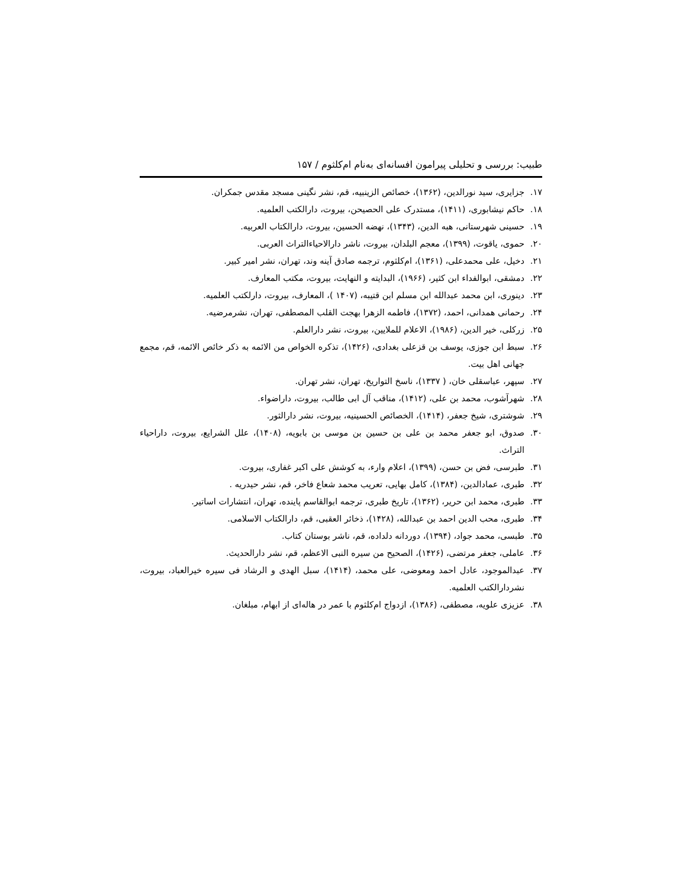طبیب: بررسی و تحلیلی پیرامون افسانه‌ای به‌نام ام‌کلثوم / ۱۵۷
۱۷. جزایری، سید نورالدین، (۱۳۶۲)، خصائص الزینبیه، قم، نشر نگینی مسجد مقدس جمکران.
۱۸. حاکم نیشابوری، (۱۴۱۱)، مستدرک علی الحصیحن، بیروت، دارالکتب العلمیه.
۱۹. حسینی شهرستانی، هبه الدین، (۱۳۴۳)، نهضه الحسین، بیروت، دارالکتاب العربیه.
۲۰. حموی، یاقوت، (۱۳۹۹)، معجم البلدان، بیروت، ناشر دارالاحیاءالتراث العربی.
۲۱. دخیل، علی محمدعلی، (۱۳۶۱)، ام‌کلثوم، ترجمه صادق آینه وند، تهران، نشر امیر کبیر.
۲۲. دمشقی، ابوالفداء ابن کثیر، (۱۹۶۶)، البدایته و النهایت، بیروت، مکتب المعارف.
۲۳. دینوری، ابن محمد عبدالله ابن مسلم ابن قتیبه، (۱۴۰۷ )، المعارف، بیروت، دارلکتب العلمیه.
۲۴. رحمانی همدانی، احمد، (۱۳۷۲)، فاطمه الزهرا بهجت القلب المصطفی، تهران، نشرمرضیه.
۲۵. زرکلی، خیر الدین، (۱۹۸۶)، الاعلام للملایین، بیروت، نشر دارالعلم.
۲۶. سبط ابن جوزی، یوسف بن قزعلی بغدادی، (۱۴۲۶)، تذکره الخواص من الائمه به ذکر خائص الائمه، قم، مجمع جهانی اهل بیت.
۲۷. سپهر، عباسقلی خان، ( ۱۳۳۷)، ناسخ التواریخ، تهران، نشر تهران.
۲۸. شهرآشوب، محمد بن علی، (۱۴۱۲)، مناقب آل ابی طالب، بیروت، داراضواء.
۲۹. شوشتری، شیخ جعفر، (۱۴۱۴)، الخصائص الحسینیه، بیروت، نشر دارالثور.
۳۰. صدوق، ابو جعفر محمد بن علی بن حسین بن موسی بن بابویه، (۱۴۰۸)، علل الشرایع، بیروت، داراحیاء التراث.
۳۱. طبرسی، فض بن حسن، (۱۳۹۹)، اعلام وارء، به کوشش علی اکبر غفاری، بیروت.
۳۲. طبری، عمادالدین، (۱۳۸۴)، کامل بهایی، تعریب محمد شعاع فاخر، قم، نشر حیدریه .
۳۳. طبری، محمد ابن حریر، (۱۳۶۲)، تاریخ طبری، ترجمه ابوالقاسم پاینده، تهران، انتشارات اساتیر.
۳۴. طبری، محب الدین احمد بن عبدالله، (۱۴۲۸)، ذخائر العقبی، قم، دارالکتاب الاسلامی.
۳۵. طبسی، محمد جواد، (۱۳۹۴)، دوردانه دلداده، قم، ناشر بوستان کتاب.
۳۶. عاملی، جعفر مرتضی، (۱۴۲۶)، الصحیح من سیره النبی الاعظم، قم، نشر دارالحدیث.
۳۷. عبدالموجود، عادل احمد ومعوضی، علی محمد، (۱۴۱۴)، سبل الهدی و الرشاد فی سیره خیرالعباد، بیروت، نشردارالکتب العلمیه.
۳۸. عزیزی علویه، مصطفی، (۱۳۸۶)، ازدواج ام‌کلثوم با عمر در هاله‌ای از ابهام، مبلغان.